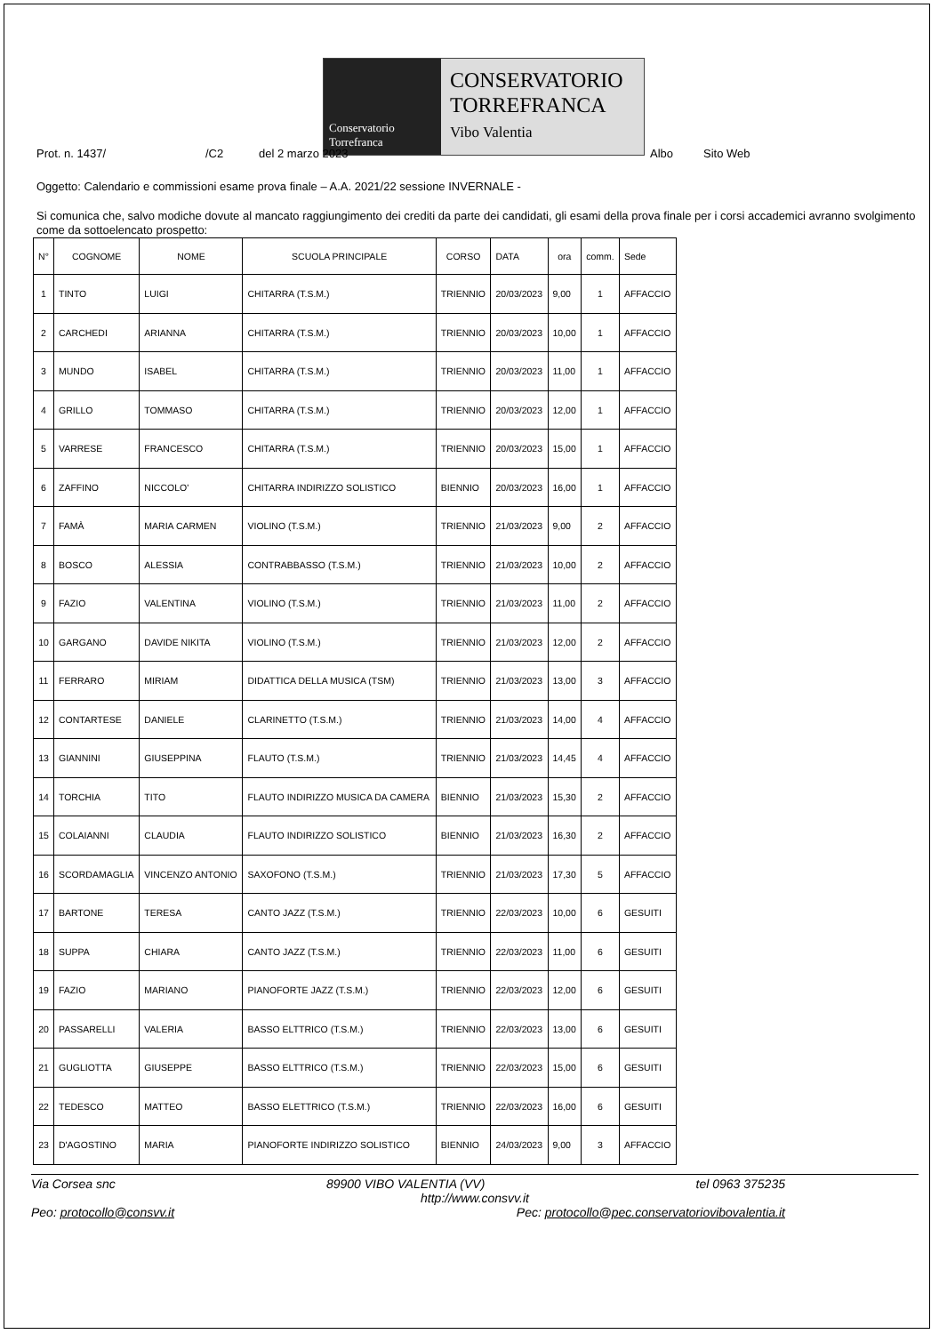Conservatorio Torrefranca
CONSERVATORIO
TORREFRANCA
Vibo Valentia
Prot. n. 1437/ /C2 del 2 marzo 2023 Albo Sito Web
Oggetto: Calendario e commissioni esame prova finale – A.A. 2021/22 sessione INVERNALE -
Si comunica che, salvo modiche dovute al mancato raggiungimento dei crediti da parte dei candidati, gli esami della prova finale per i corsi accademici avranno svolgimento come da sottoelencato prospetto:
| N° | COGNOME | NOME | SCUOLA PRINCIPALE | CORSO | DATA | ora | comm. | Sede |
| --- | --- | --- | --- | --- | --- | --- | --- | --- |
| 1 | TINTO | LUIGI | CHITARRA (T.S.M.) | TRIENNIO | 20/03/2023 | 9,00 | 1 | AFFACCIO |
| 2 | CARCHEDI | ARIANNA | CHITARRA (T.S.M.) | TRIENNIO | 20/03/2023 | 10,00 | 1 | AFFACCIO |
| 3 | MUNDO | ISABEL | CHITARRA (T.S.M.) | TRIENNIO | 20/03/2023 | 11,00 | 1 | AFFACCIO |
| 4 | GRILLO | TOMMASO | CHITARRA (T.S.M.) | TRIENNIO | 20/03/2023 | 12,00 | 1 | AFFACCIO |
| 5 | VARRESE | FRANCESCO | CHITARRA (T.S.M.) | TRIENNIO | 20/03/2023 | 15,00 | 1 | AFFACCIO |
| 6 | ZAFFINO | NICCOLO' | CHITARRA INDIRIZZO SOLISTICO | BIENNIO | 20/03/2023 | 16,00 | 1 | AFFACCIO |
| 7 | FAMÀ | MARIA CARMEN | VIOLINO (T.S.M.) | TRIENNIO | 21/03/2023 | 9,00 | 2 | AFFACCIO |
| 8 | BOSCO | ALESSIA | CONTRABBASSO (T.S.M.) | TRIENNIO | 21/03/2023 | 10,00 | 2 | AFFACCIO |
| 9 | FAZIO | VALENTINA | VIOLINO (T.S.M.) | TRIENNIO | 21/03/2023 | 11,00 | 2 | AFFACCIO |
| 10 | GARGANO | DAVIDE NIKITA | VIOLINO (T.S.M.) | TRIENNIO | 21/03/2023 | 12,00 | 2 | AFFACCIO |
| 11 | FERRARO | MIRIAM | DIDATTICA DELLA MUSICA (TSM) | TRIENNIO | 21/03/2023 | 13,00 | 3 | AFFACCIO |
| 12 | CONTARTESE | DANIELE | CLARINETTO (T.S.M.) | TRIENNIO | 21/03/2023 | 14,00 | 4 | AFFACCIO |
| 13 | GIANNINI | GIUSEPPINA | FLAUTO (T.S.M.) | TRIENNIO | 21/03/2023 | 14,45 | 4 | AFFACCIO |
| 14 | TORCHIA | TITO | FLAUTO INDIRIZZO MUSICA DA CAMERA | BIENNIO | 21/03/2023 | 15,30 | 2 | AFFACCIO |
| 15 | COLAIANNI | CLAUDIA | FLAUTO INDIRIZZO SOLISTICO | BIENNIO | 21/03/2023 | 16,30 | 2 | AFFACCIO |
| 16 | SCORDAMAGLIA | VINCENZO ANTONIO | SAXOFONO (T.S.M.) | TRIENNIO | 21/03/2023 | 17,30 | 5 | AFFACCIO |
| 17 | BARTONE | TERESA | CANTO JAZZ (T.S.M.) | TRIENNIO | 22/03/2023 | 10,00 | 6 | GESUITI |
| 18 | SUPPA | CHIARA | CANTO JAZZ (T.S.M.) | TRIENNIO | 22/03/2023 | 11,00 | 6 | GESUITI |
| 19 | FAZIO | MARIANO | PIANOFORTE JAZZ (T.S.M.) | TRIENNIO | 22/03/2023 | 12,00 | 6 | GESUITI |
| 20 | PASSARELLI | VALERIA | BASSO ELTTRICO (T.S.M.) | TRIENNIO | 22/03/2023 | 13,00 | 6 | GESUITI |
| 21 | GUGLIOTTA | GIUSEPPE | BASSO ELTTRICO (T.S.M.) | TRIENNIO | 22/03/2023 | 15,00 | 6 | GESUITI |
| 22 | TEDESCO | MATTEO | BASSO ELETTRICO (T.S.M.) | TRIENNIO | 22/03/2023 | 16,00 | 6 | GESUITI |
| 23 | D'AGOSTINO | MARIA | PIANOFORTE INDIRIZZO SOLISTICO | BIENNIO | 24/03/2023 | 9,00 | 3 | AFFACCIO |
Via Corsea snc 89900 VIBO VALENTIA (VV) tel 0963 375235
http://www.consvv.it
Peo: protocollo@consvv.it Pec: protocollo@pec.conservatoriovibovalentia.it